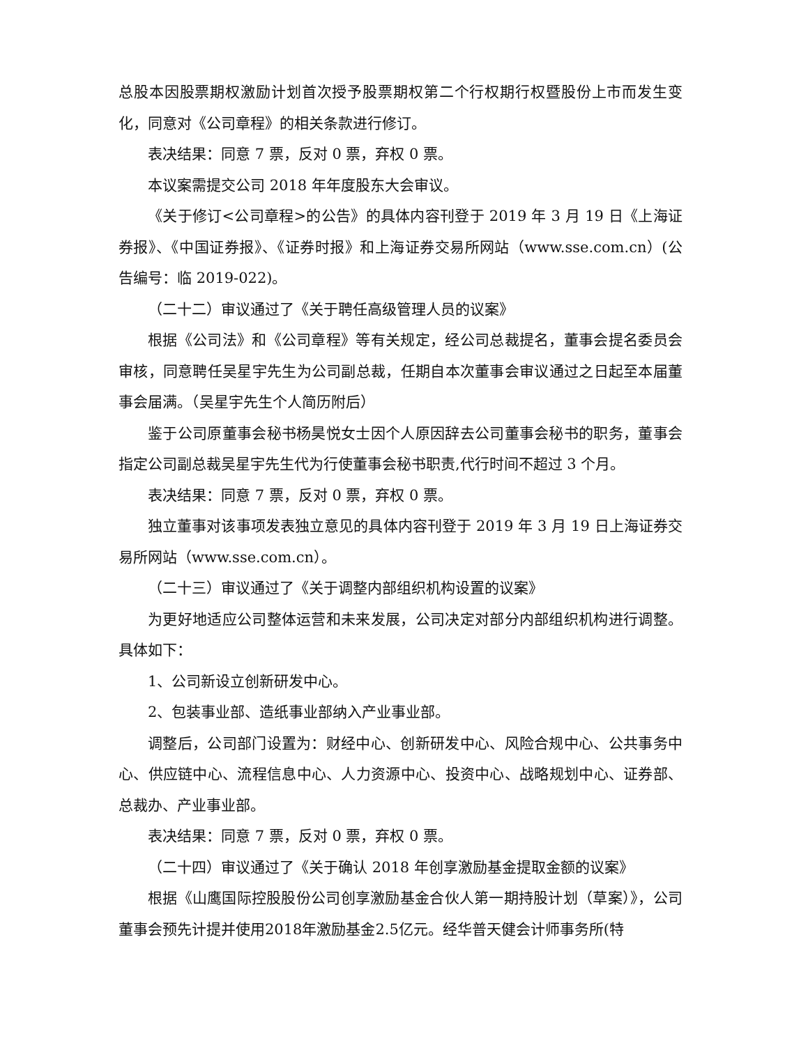总股本因股票期权激励计划首次授予股票期权第二个行权期行权暨股份上市而发生变化，同意对《公司章程》的相关条款进行修订。
表决结果：同意 7 票，反对 0 票，弃权 0 票。
本议案需提交公司 2018 年年度股东大会审议。
《关于修订<公司章程>的公告》的具体内容刊登于 2019 年 3 月 19 日《上海证券报》、《中国证券报》、《证券时报》和上海证券交易所网站（www.sse.com.cn）(公告编号：临 2019-022)。
（二十二）审议通过了《关于聘任高级管理人员的议案》
根据《公司法》和《公司章程》等有关规定，经公司总裁提名，董事会提名委员会审核，同意聘任吴星宇先生为公司副总裁，任期自本次董事会审议通过之日起至本届董事会届满。（吴星宇先生个人简历附后）
鉴于公司原董事会秘书杨昊悦女士因个人原因辞去公司董事会秘书的职务，董事会指定公司副总裁吴星宇先生代为行使董事会秘书职责,代行时间不超过 3 个月。
表决结果：同意 7 票，反对 0 票，弃权 0 票。
独立董事对该事项发表独立意见的具体内容刊登于 2019 年 3 月 19 日上海证券交易所网站（www.sse.com.cn）。
（二十三）审议通过了《关于调整内部组织机构设置的议案》
为更好地适应公司整体运营和未来发展，公司决定对部分内部组织机构进行调整。具体如下：
1、公司新设立创新研发中心。
2、包装事业部、造纸事业部纳入产业事业部。
调整后，公司部门设置为：财经中心、创新研发中心、风险合规中心、公共事务中心、供应链中心、流程信息中心、人力资源中心、投资中心、战略规划中心、证券部、总裁办、产业事业部。
表决结果：同意 7 票，反对 0 票，弃权 0 票。
（二十四）审议通过了《关于确认 2018 年创享激励基金提取金额的议案》
根据《山鹰国际控股股份公司创享激励基金合伙人第一期持股计划（草案）》，公司董事会预先计提并使用2018年激励基金2.5亿元。经华普天健会计师事务所(特